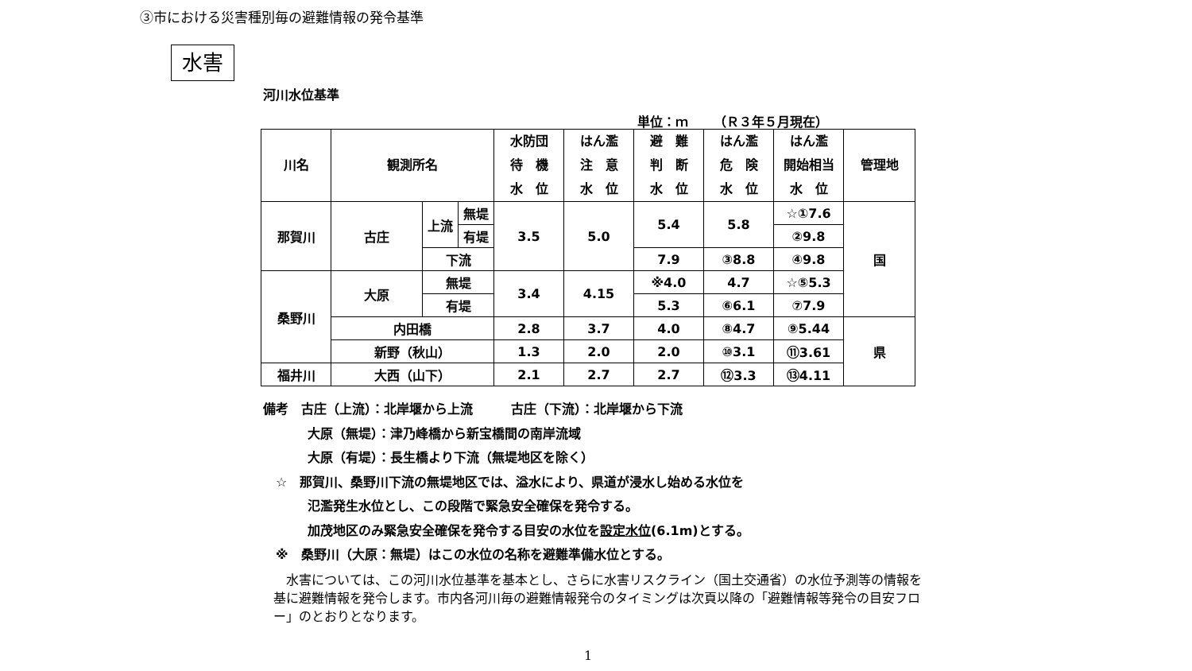③市における災害種別毎の避難情報の発令基準
水害
河川水位基準
単位：ｍ　　（Ｒ３年５月現在）
| 川名 | 観測所名 | | | 水防団 待 機 水 位 | はん濫 注 意 水 位 | 避 難 判 断 水 位 | はん濫 危 険 水 位 | はん濫 開始相当 水 位 | 管理地 |
| --- | --- | --- | --- | --- | --- | --- | --- | --- | --- |
| 那賀川 | 古庄 | 上流 | 無堤 | 3.5 | 5.0 | 5.4 | 5.8 | ☆①7.6 | 国 |
| | | | 有堤 | | | | | ②9.8 | |
| | | 下流 | | | | 7.9 | ③8.8 | ④9.8 | |
| 桑野川 | 大原 | 無堤 | | 3.4 | 4.15 | ※4.0 | 4.7 | ☆⑤5.3 | |
| | | 有堤 | | | | 5.3 | ⑥6.1 | ⑦7.9 | |
| | 内田橋 | | | 2.8 | 3.7 | 4.0 | ⑧4.7 | ⑨5.44 | 県 |
| | 新野（秋山） | | | 1.3 | 2.0 | 2.0 | ⑩3.1 | ⑪3.61 | |
| 福井川 | 大西（山下） | | | 2.1 | 2.7 | 2.7 | ⑫3.3 | ⑬4.11 | |
備考　古庄（上流）：北岸堰から上流　　　古庄（下流）：北岸堰から下流
大原（無堤）：津乃峰橋から新宝橋間の南岸流域
大原（有堤）：長生橋より下流（無堤地区を除く）
　☆　那賀川、桑野川下流の無堤地区では、溢水により、県道が浸水し始める水位を
氾濫発生水位とし、この段階で緊急安全確保を発令する。
加茂地区のみ緊急安全確保を発令する目安の水位を設定水位(6.1m)とする。
　※　桑野川（大原：無堤）はこの水位の名称を避難準備水位とする。
　水害については、この河川水位基準を基本とし、さらに水害リスクライン（国土交通省）の水位予測等の情報を基に避難情報を発令します。市内各河川毎の避難情報発令のタイミングは次頁以降の「避難情報等発令の目安フロー」のとおりとなります。
1